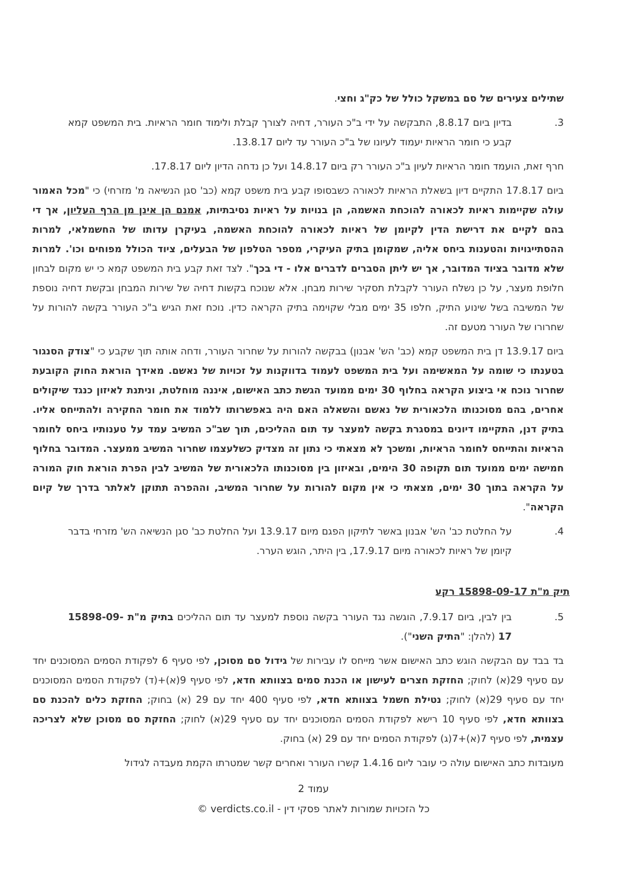שתילים צעירים של סם במשקל כולל של כק"ג וחצי.
3. בדיון ביום 8.8.17, התבקשה על ידי ב"כ העורר, דחיה לצורך קבלת ולימוד חומר הראיות. בית המשפט קמא קבע כי חומר הראיות יעמוד לעיונו של ב"כ העורר עד ליום 13.8.17.
חרף זאת, הועמד חומר הראיות לעיון ב"כ העורר רק ביום 14.8.17 ועל כן נדחה הדיון ליום 17.8.17.
ביום 17.8.17 התקיים דיון בשאלת הראיות לכאורה כשבסופו קבע בית משפט קמא (כב' סגן הנשיאה מ' מזרחי) כי "מכל האמור עולה שקיימות ראיות לכאורה להוכחת האשמה, הן בנויות על ראיות נסיבתיות, אמנם הן אינן מן הרף העליון, אך די בהם לקיים את דרישת הדין לקיומן של ראיות לכאורה להוכחת האשמה, בעיקרן עדותו של החשמלאי, למרות ההסתייגויות והטענות ביחס אליה, שמקומן בתיק העיקרי, מספר הטלפון של הבעלים, ציוד הכולל מפוחים וכו'. למרות שלא מדובר בציוד המדובר, אך יש ליתן הסברים לדברים אלו - די בכך". לצד זאת קבע בית המשפט קמא כי יש מקום לבחון חלופת מעצר, על כן נשלח העורר לקבלת תסקיר שירות מבחן. אלא שנוכח בקשות דחיה של שירות המבחן ובקשת דחיה נוספת של המשיבה בשל שינוע התיק, חלפו 35 ימים מבלי שקוימה בתיק הקראה כדין. נוכח זאת הגיש ב"כ העורר בקשה להורות על שחרורו של העורר מטעם זה.
ביום 13.9.17 דן בית המשפט קמא (כב' הש' אבנון) בבקשה להורות על שחרור העורר, ודחה אותה תוך שקבע כי "צודק הסנגור בטענתו כי שומה על המאשימה ועל בית המשפט לעמוד בדווקנות על זכויות של נאשם. מאידך הוראת החוק הקובעת שחרור נוכח אי ביצוע הקראה בחלוף 30 ימים ממועד הגשת כתב האישום, איננה מוחלטת, וניתנת לאיזון כנגד שיקולים אחרים, בהם מסוכנותו הלכאורית של נאשם והשאלה האם היה באפשרותו ללמוד את חומר החקירה ולהתייחס אליו. בתיק דנן, התקיימו דיונים במסגרת בקשה למעצר עד תום ההליכים, תוך שב"כ המשיב עמד על טענותיו ביחס לחומר הראיות והתייחס לחומר הראיות, ומשכך לא מצאתי כי נתון זה מצדיק כשלעצמו שחרור המשיב ממעצר. המדובר בחלוף חמישה ימים ממועד תום תקופה 30 הימים, ובאיזון בין מסוכנותו הלכאורית של המשיב לבין הפרת הוראת חוק המורה על הקראה בתוך 30 ימים, מצאתי כי אין מקום להורות על שחרור המשיב, וההפרה תתוקן לאלתר בדרך של קיום הקראה".
4. על החלטת כב' הש' אבנון באשר לתיקון הפגם מיום 13.9.17 ועל החלטת כב' סגן הנשיאה הש' מזרחי בדבר קיומן של ראיות לכאורה מיום 17.9.17, בין היתר, הוגש הערר.
תיק מ"ת 15898-09-17 רקע
5. בין לבין, ביום 7.9.17, הוגשה נגד העורר בקשה נוספת למעצר עד תום ההליכים בתיק מ"ת 15898-09-17 (להלן: "התיק השני").
בד בבד עם הבקשה הוגש כתב האישום אשר מייחס לו עבירות של גידול סם מסוכן, לפי סעיף 6 לפקודת הסמים המסוכנים יחד עם סעיף 29(א) לחוק; החזקת חצרים לעישון או הכנת סמים בצוותא חדא, לפי סעיף 9(א)+(ד) לפקודת הסמים המסוכנים יחד עם סעיף 29(א) לחוק; נטילת חשמל בצוותא חדא, לפי סעיף 400 יחד עם 29 (א) בחוק; החזקת כלים להכנת סם בצוותא חדא, לפי סעיף 10 רישא לפקודת הסמים המסוכנים יחד עם סעיף 29(א) לחוק; החזקת סם מסוכן שלא לצריכה עצמית, לפי סעיף 7(א)+7(ג) לפקודת הסמים יחד עם 29 (א) בחוק.
מעובדות כתב האישום עולה כי עובר ליום 1.4.16 קשרו העורר ואחרים קשר שמטרתו הקמת מעבדה לגידול
עמוד 2
כל הזכויות שמורות לאתר פסקי דין - verdicts.co.il ©